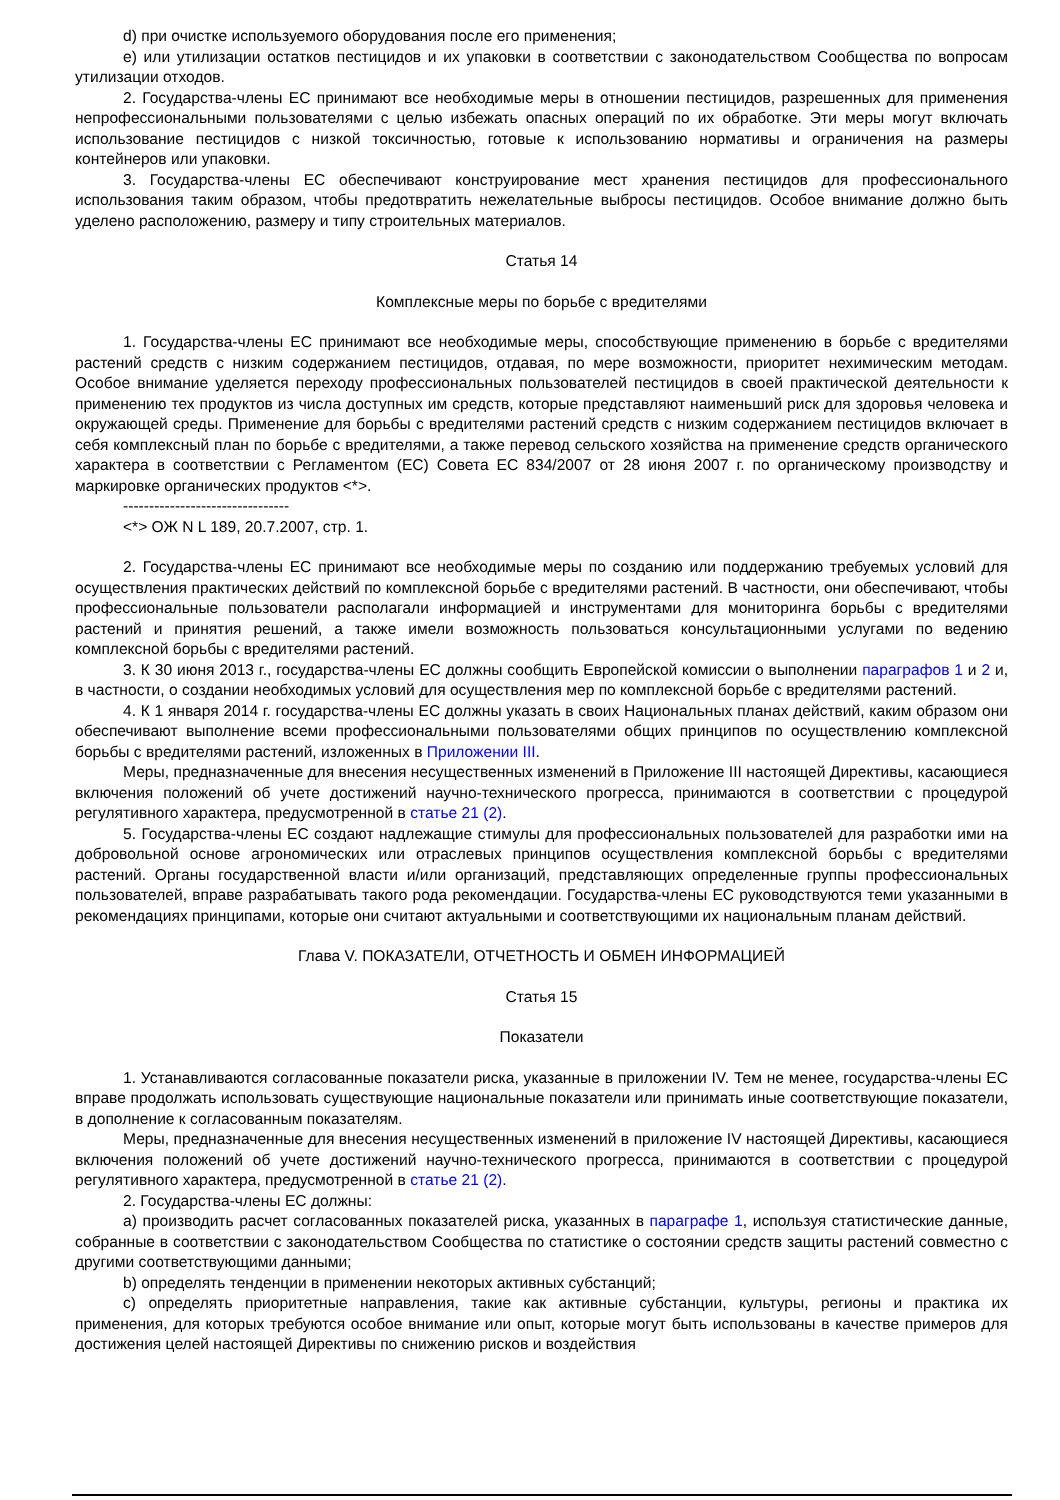d) при очистке используемого оборудования после его применения;
e) или утилизации остатков пестицидов и их упаковки в соответствии с законодательством Сообщества по вопросам утилизации отходов.
2. Государства-члены ЕС принимают все необходимые меры в отношении пестицидов, разрешенных для применения непрофессиональными пользователями с целью избежать опасных операций по их обработке. Эти меры могут включать использование пестицидов с низкой токсичностью, готовые к использованию нормативы и ограничения на размеры контейнеров или упаковки.
3. Государства-члены ЕС обеспечивают конструирование мест хранения пестицидов для профессионального использования таким образом, чтобы предотвратить нежелательные выбросы пестицидов. Особое внимание должно быть уделено расположению, размеру и типу строительных материалов.
Статья 14
Комплексные меры по борьбе с вредителями
1. Государства-члены ЕС принимают все необходимые меры, способствующие применению в борьбе с вредителями растений средств с низким содержанием пестицидов, отдавая, по мере возможности, приоритет нехимическим методам. Особое внимание уделяется переходу профессиональных пользователей пестицидов в своей практической деятельности к применению тех продуктов из числа доступных им средств, которые представляют наименьший риск для здоровья человека и окружающей среды. Применение для борьбы с вредителями растений средств с низким содержанием пестицидов включает в себя комплексный план по борьбе с вредителями, а также перевод сельского хозяйства на применение средств органического характера в соответствии с Регламентом (ЕС) Совета ЕС 834/2007 от 28 июня 2007 г. по органическому производству и маркировке органических продуктов <*>.
--------------------------------
<*> ОЖ N L 189, 20.7.2007, стр. 1.
2. Государства-члены ЕС принимают все необходимые меры по созданию или поддержанию требуемых условий для осуществления практических действий по комплексной борьбе с вредителями растений. В частности, они обеспечивают, чтобы профессиональные пользователи располагали информацией и инструментами для мониторинга борьбы с вредителями растений и принятия решений, а также имели возможность пользоваться консультационными услугами по ведению комплексной борьбы с вредителями растений.
3. К 30 июня 2013 г., государства-члены ЕС должны сообщить Европейской комиссии о выполнении параграфов 1 и 2 и, в частности, о создании необходимых условий для осуществления мер по комплексной борьбе с вредителями растений.
4. К 1 января 2014 г. государства-члены ЕС должны указать в своих Национальных планах действий, каким образом они обеспечивают выполнение всеми профессиональными пользователями общих принципов по осуществлению комплексной борьбы с вредителями растений, изложенных в Приложении III.
Меры, предназначенные для внесения несущественных изменений в Приложение III настоящей Директивы, касающиеся включения положений об учете достижений научно-технического прогресса, принимаются в соответствии с процедурой регулятивного характера, предусмотренной в статье 21 (2).
5. Государства-члены ЕС создают надлежащие стимулы для профессиональных пользователей для разработки ими на добровольной основе агрономических или отраслевых принципов осуществления комплексной борьбы с вредителями растений. Органы государственной власти и/или организаций, представляющих определенные группы профессиональных пользователей, вправе разрабатывать такого рода рекомендации. Государства-члены ЕС руководствуются теми указанными в рекомендациях принципами, которые они считают актуальными и соответствующими их национальным планам действий.
Глава V. ПОКАЗАТЕЛИ, ОТЧЕТНОСТЬ И ОБМЕН ИНФОРМАЦИЕЙ
Статья 15
Показатели
1. Устанавливаются согласованные показатели риска, указанные в приложении IV. Тем не менее, государства-члены ЕС вправе продолжать использовать существующие национальные показатели или принимать иные соответствующие показатели, в дополнение к согласованным показателям.
Меры, предназначенные для внесения несущественных изменений в приложение IV настоящей Директивы, касающиеся включения положений об учете достижений научно-технического прогресса, принимаются в соответствии с процедурой регулятивного характера, предусмотренной в статье 21 (2).
2. Государства-члены ЕС должны:
a) производить расчет согласованных показателей риска, указанных в параграфе 1, используя статистические данные, собранные в соответствии с законодательством Сообщества по статистике о состоянии средств защиты растений совместно с другими соответствующими данными;
b) определять тенденции в применении некоторых активных субстанций;
c) определять приоритетные направления, такие как активные субстанции, культуры, регионы и практика их применения, для которых требуются особое внимание или опыт, которые могут быть использованы в качестве примеров для достижения целей настоящей Директивы по снижению рисков и воздействия